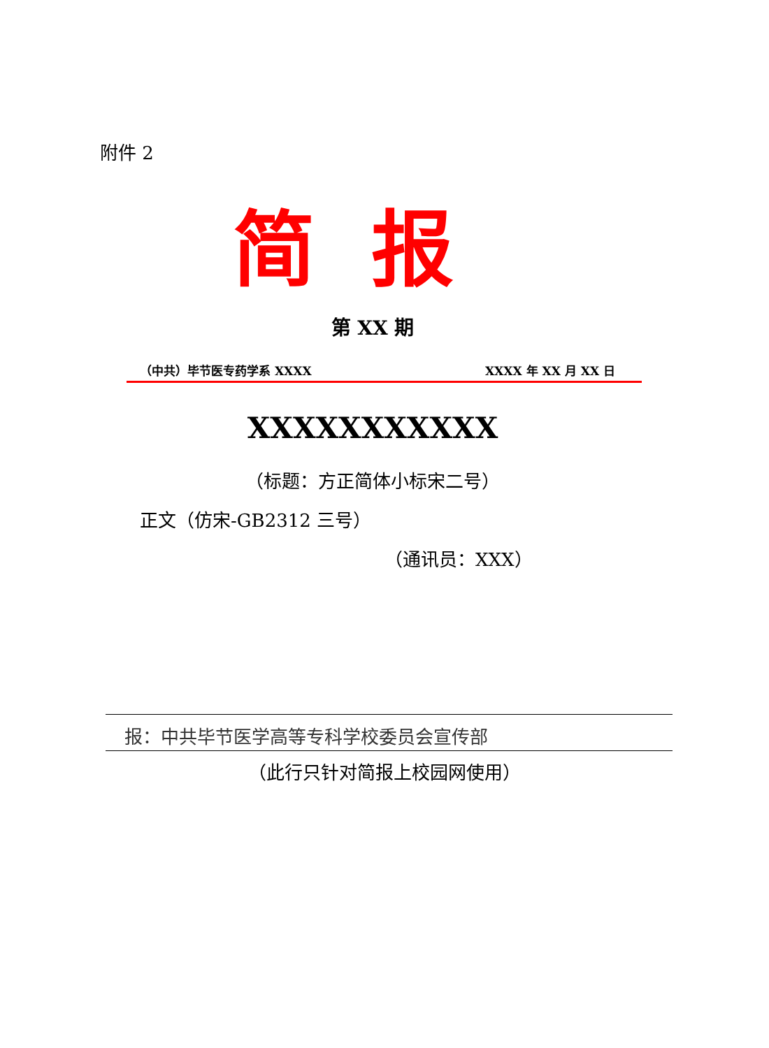附件 2
简报
第 XX 期
（中共）毕节医专药学系 XXXX XXXX 年 XX 月 XX 日
XXXXXXXXXXX
（标题：方正简体小标宋二号）
正文（仿宋-GB2312 三号）
（通讯员：XXX）
报：中共毕节医学高等专科学校委员会宣传部
（此行只针对简报上校园网使用）